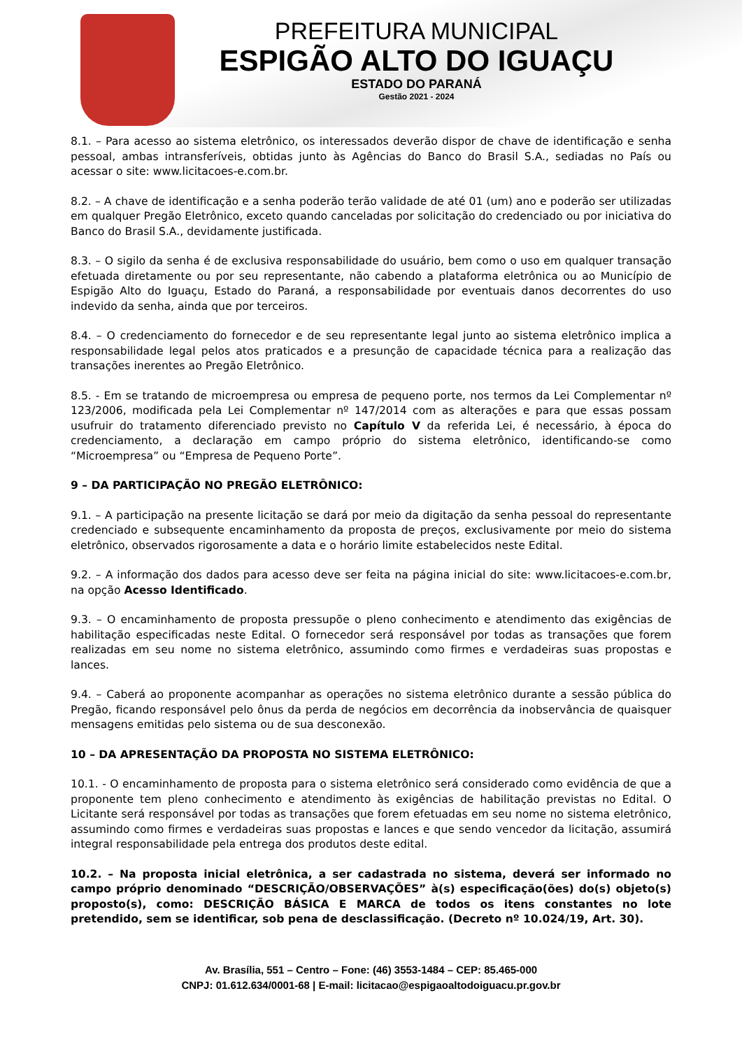PREFEITURA MUNICIPAL
ESPIGÃO ALTO DO IGUAÇU
ESTADO DO PARANÁ
Gestão 2021 - 2024
8.1. – Para acesso ao sistema eletrônico, os interessados deverão dispor de chave de identificação e senha pessoal, ambas intransferíveis, obtidas junto às Agências do Banco do Brasil S.A., sediadas no País ou acessar o site: www.licitacoes-e.com.br.
8.2. – A chave de identificação e a senha poderão terão validade de até 01 (um) ano e poderão ser utilizadas em qualquer Pregão Eletrônico, exceto quando canceladas por solicitação do credenciado ou por iniciativa do Banco do Brasil S.A., devidamente justificada.
8.3. – O sigilo da senha é de exclusiva responsabilidade do usuário, bem como o uso em qualquer transação efetuada diretamente ou por seu representante, não cabendo a plataforma eletrônica ou ao Município de Espigão Alto do Iguaçu, Estado do Paraná, a responsabilidade por eventuais danos decorrentes do uso indevido da senha, ainda que por terceiros.
8.4. – O credenciamento do fornecedor e de seu representante legal junto ao sistema eletrônico implica a responsabilidade legal pelos atos praticados e a presunção de capacidade técnica para a realização das transações inerentes ao Pregão Eletrônico.
8.5. - Em se tratando de microempresa ou empresa de pequeno porte, nos termos da Lei Complementar nº 123/2006, modificada pela Lei Complementar nº 147/2014 com as alterações e para que essas possam usufruir do tratamento diferenciado previsto no Capítulo V da referida Lei, é necessário, à época do credenciamento, a declaração em campo próprio do sistema eletrônico, identificando-se como “Microempresa” ou “Empresa de Pequeno Porte”.
9 – DA PARTICIPAÇÃO NO PREGÃO ELETRÔNICO:
9.1. – A participação na presente licitação se dará por meio da digitação da senha pessoal do representante credenciado e subsequente encaminhamento da proposta de preços, exclusivamente por meio do sistema eletrônico, observados rigorosamente a data e o horário limite estabelecidos neste Edital.
9.2. – A informação dos dados para acesso deve ser feita na página inicial do site: www.licitacoes-e.com.br, na opção Acesso Identificado.
9.3. – O encaminhamento de proposta pressupõe o pleno conhecimento e atendimento das exigências de habilitação especificadas neste Edital. O fornecedor será responsável por todas as transações que forem realizadas em seu nome no sistema eletrônico, assumindo como firmes e verdadeiras suas propostas e lances.
9.4. – Caberá ao proponente acompanhar as operações no sistema eletrônico durante a sessão pública do Pregão, ficando responsável pelo ônus da perda de negócios em decorrência da inobservância de quaisquer mensagens emitidas pelo sistema ou de sua desconexão.
10 – DA APRESENTAÇÃO DA PROPOSTA NO SISTEMA ELETRÔNICO:
10.1. - O encaminhamento de proposta para o sistema eletrônico será considerado como evidência de que a proponente tem pleno conhecimento e atendimento às exigências de habilitação previstas no Edital. O Licitante será responsável por todas as transações que forem efetuadas em seu nome no sistema eletrônico, assumindo como firmes e verdadeiras suas propostas e lances e que sendo vencedor da licitação, assumirá integral responsabilidade pela entrega dos produtos deste edital.
10.2. – Na proposta inicial eletrônica, a ser cadastrada no sistema, deverá ser informado no campo próprio denominado “DESCRIÇÃO/OBSERVAÇÕES” à(s) especificação(ões) do(s) objeto(s) proposto(s), como: DESCRIÇÃO BÁSICA E MARCA de todos os itens constantes no lote pretendido, sem se identificar, sob pena de desclassificação. (Decreto nº 10.024/19, Art. 30).
Av. Brasília, 551 – Centro – Fone: (46) 3553-1484 – CEP: 85.465-000
CNPJ: 01.612.634/0001-68 | E-mail: licitacao@espigaoaltodoiguacu.pr.gov.br